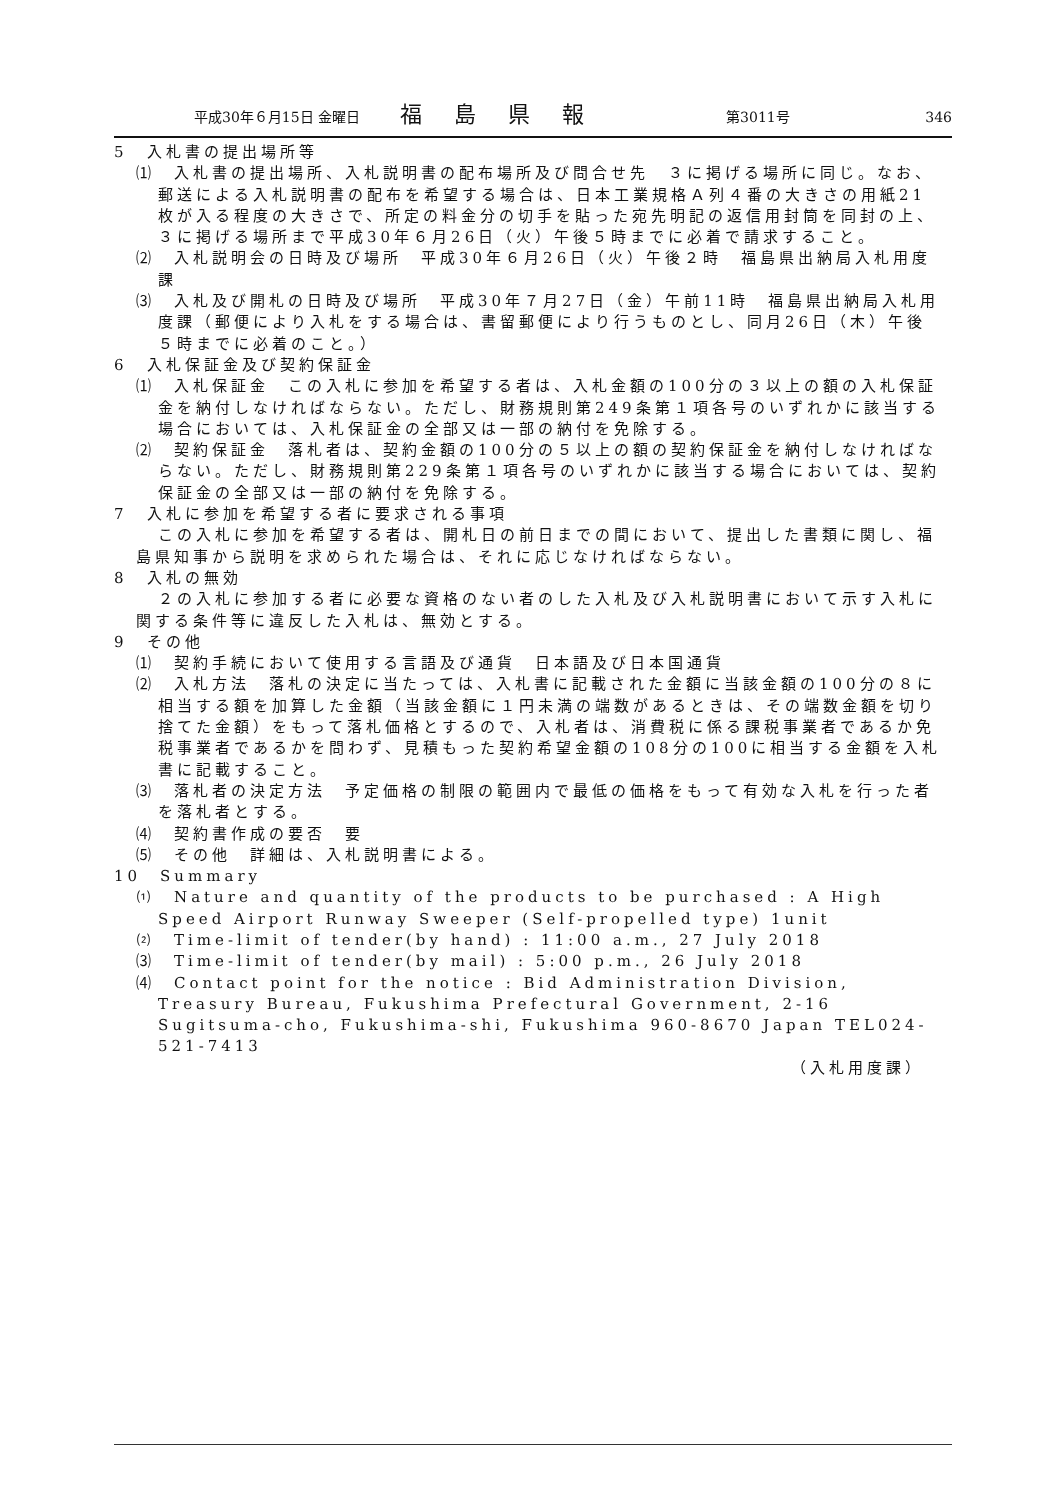平成30年６月15日 金曜日 福島県報 第3011号 346
5　入札書の提出場所等
⑴　入札書の提出場所、入札説明書の配布場所及び問合せ先　３に掲げる場所に同じ。なお、郵送による入札説明書の配布を希望する場合は、日本工業規格Ａ列４番の大きさの用紙21枚が入る程度の大きさで、所定の料金分の切手を貼った宛先明記の返信用封筒を同封の上、３に掲げる場所まで平成30年６月26日（火）午後５時までに必着で請求すること。
⑵　入札説明会の日時及び場所　平成30年６月26日（火）午後２時　福島県出納局入札用度課
⑶　入札及び開札の日時及び場所　平成30年７月27日（金）午前11時　福島県出納局入札用度課（郵便により入札をする場合は、書留郵便により行うものとし、同月26日（木）午後５時までに必着のこと。）
6　入札保証金及び契約保証金
⑴　入札保証金　この入札に参加を希望する者は、入札金額の100分の３以上の額の入札保証金を納付しなければならない。ただし、財務規則第249条第１項各号のいずれかに該当する場合においては、入札保証金の全部又は一部の納付を免除する。
⑵　契約保証金　落札者は、契約金額の100分の５以上の額の契約保証金を納付しなければならない。ただし、財務規則第229条第１項各号のいずれかに該当する場合においては、契約保証金の全部又は一部の納付を免除する。
7　入札に参加を希望する者に要求される事項
この入札に参加を希望する者は、開札日の前日までの間において、提出した書類に関し、福島県知事から説明を求められた場合は、それに応じなければならない。
8　入札の無効
２の入札に参加する者に必要な資格のない者のした入札及び入札説明書において示す入札に関する条件等に違反した入札は、無効とする。
9　その他
⑴　契約手続において使用する言語及び通貨　日本語及び日本国通貨
⑵　入札方法　落札の決定に当たっては、入札書に記載された金額に当該金額の100分の８に相当する額を加算した金額（当該金額に１円未満の端数があるときは、その端数金額を切り捨てた金額）をもって落札価格とするので、入札者は、消費税に係る課税事業者であるか免税事業者であるかを問わず、見積もった契約希望金額の108分の100に相当する金額を入札書に記載すること。
⑶　落札者の決定方法　予定価格の制限の範囲内で最低の価格をもって有効な入札を行った者を落札者とする。
⑷　契約書作成の要否　要
⑸　その他　詳細は、入札説明書による。
10　Summary
⑴　Nature and quantity of the products to be purchased : A High Speed Airport Runway Sweeper (Self-propelled type) 1unit
⑵　Time-limit of tender(by hand) : 11:00 a.m., 27 July 2018
⑶　Time-limit of tender(by mail) : 5:00 p.m., 26 July 2018
⑷　Contact point for the notice : Bid Administration Division, Treasury Bureau, Fukushima Prefectural Government, 2-16 Sugitsuma-cho, Fukushima-shi, Fukushima 960-8670 Japan TEL024-521-7413
（入札用度課）